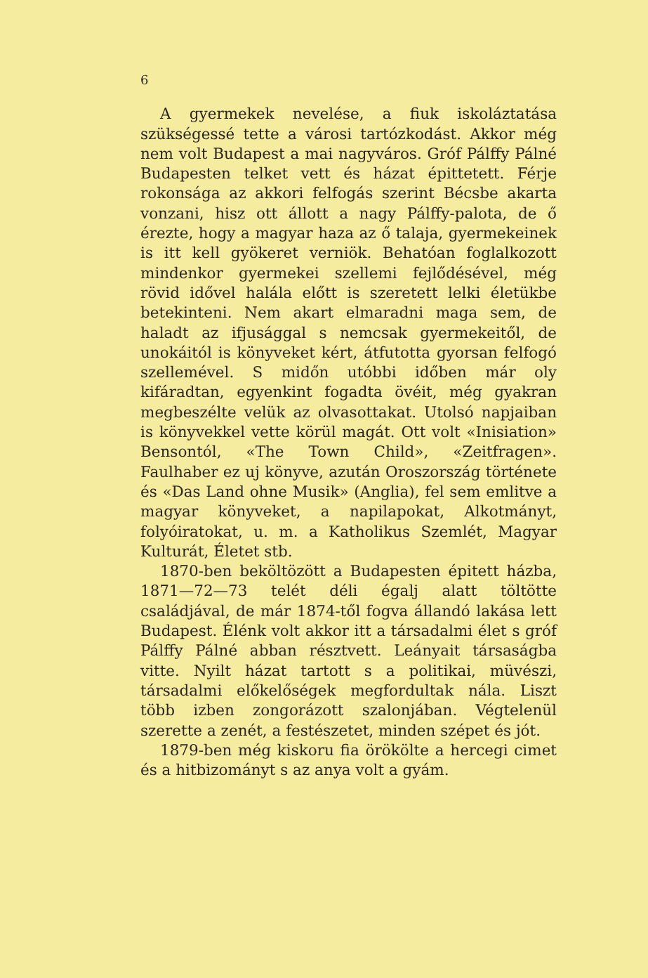6
A gyermekek nevelése, a fiuk iskoláztatása szükségessé tette a városi tartózkodást. Akkor még nem volt Budapest a mai nagyváros. Gróf Pálffy Pálné Budapesten telket vett és házat épittetett. Férje rokonsága az akkori felfogás szerint Bécsbe akarta vonzani, hisz ott állott a nagy Pálffy-palota, de ő érezte, hogy a magyar haza az ő talaja, gyermekeinek is itt kell gyökeret verniök. Behatóan foglalkozott mindenkor gyermekei szellemi fejlődésével, még rövid idővel halála előtt is szeretett lelki életükbe betekinteni. Nem akart elmaradni maga sem, de haladt az ifjusággal s nemcsak gyermekeitől, de unokáitól is könyveket kért, átfutotta gyorsan felfogó szellemével. S midőn utóbbi időben már oly kifáradtan, egyenkint fogadta övéit, még gyakran megbeszélte velük az olvasottakat. Utolsó napjaiban is könyvekkel vette körül magát. Ott volt «Inisiation» Bensontól, «The Town Child», «Zeitfragen». Faulhaber ez uj könyve, azután Oroszország története és «Das Land ohne Musik» (Anglia), fel sem emlitve a magyar könyveket, a napilapokat, Alkotmányt, folyóiratokat, u. m. a Katholikus Szemlét, Magyar Kulturát, Életet stb.
1870-ben beköltözött a Budapesten épitett házba, 1871—72—73 telét déli égalj alatt töltötte családjával, de már 1874-től fogva állandó lakása lett Budapest. Élénk volt akkor itt a társadalmi élet s gróf Pálffy Pálné abban résztvett. Leányait társaságba vitte. Nyilt házat tartott s a politikai, müvészi, társadalmi előkelőségek megfordultak nála. Liszt több izben zongorázott szalonjában. Végtelenül szerette a zenét, a festészetet, minden szépet és jót.
1879-ben még kiskoru fia örökölte a hercegi cimet és a hitbizományt s az anya volt a gyám.